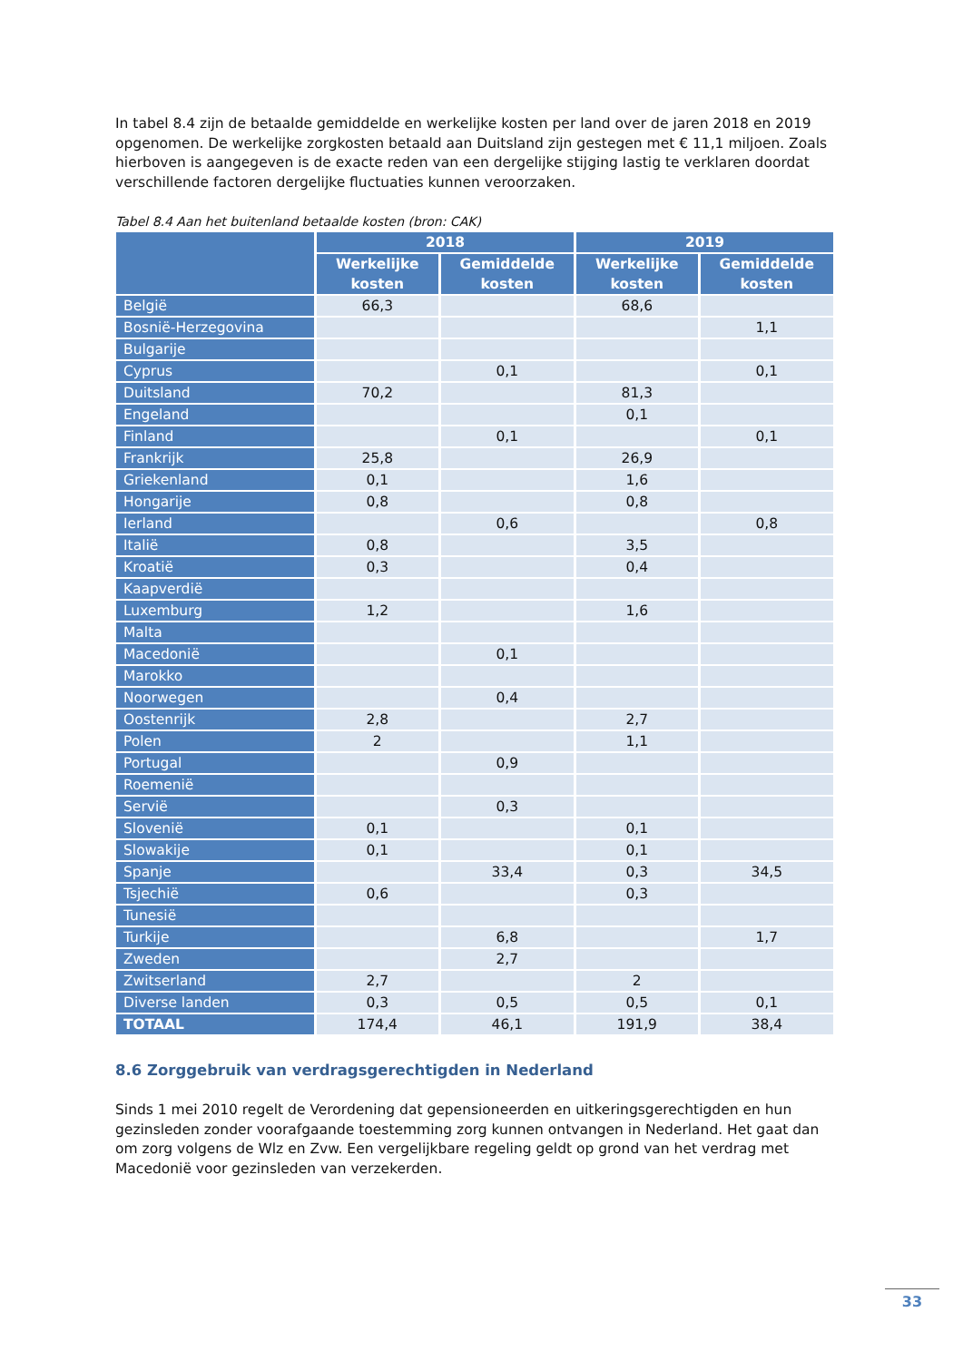In tabel 8.4 zijn de betaalde gemiddelde en werkelijke kosten per land over de jaren 2018 en 2019 opgenomen. De werkelijke zorgkosten betaald aan Duitsland zijn gestegen met € 11,1 miljoen. Zoals hierboven is aangegeven is de exacte reden van een dergelijke stijging lastig te verklaren doordat verschillende factoren dergelijke fluctuaties kunnen veroorzaken.
Tabel 8.4 Aan het buitenland betaalde kosten (bron: CAK)
| | 2018 | | 2019 | |
| --- | --- | --- | --- | --- |
| | Werkelijke kosten | Gemiddelde kosten | Werkelijke kosten | Gemiddelde kosten |
| België | 66,3 | | 68,6 | |
| Bosnië-Herzegovina | | | | 1,1 |
| Bulgarije | | | | |
| Cyprus | | 0,1 | | 0,1 |
| Duitsland | 70,2 | | 81,3 | |
| Engeland | | | 0,1 | |
| Finland | | 0,1 | | 0,1 |
| Frankrijk | 25,8 | | 26,9 | |
| Griekenland | 0,1 | | 1,6 | |
| Hongarije | 0,8 | | 0,8 | |
| Ierland | | 0,6 | | 0,8 |
| Italië | 0,8 | | 3,5 | |
| Kroatië | 0,3 | | 0,4 | |
| Kaapverdië | | | | |
| Luxemburg | 1,2 | | 1,6 | |
| Malta | | | | |
| Macedonië | | 0,1 | | |
| Marokko | | | | |
| Noorwegen | | 0,4 | | |
| Oostenrijk | 2,8 | | 2,7 | |
| Polen | 2 | | 1,1 | |
| Portugal | | 0,9 | | |
| Roemenië | | | | |
| Servië | | 0,3 | | |
| Slovenië | 0,1 | | 0,1 | |
| Slowakije | 0,1 | | 0,1 | |
| Spanje | | 33,4 | 0,3 | 34,5 |
| Tsjechië | 0,6 | | 0,3 | |
| Tunesië | | | | |
| Turkije | | 6,8 | | 1,7 |
| Zweden | | 2,7 | | |
| Zwitserland | 2,7 | | 2 | |
| Diverse landen | 0,3 | 0,5 | 0,5 | 0,1 |
| TOTAAL | 174,4 | 46,1 | 191,9 | 38,4 |
8.6 Zorggebruik van verdragsgerechtigden in Nederland
Sinds 1 mei 2010 regelt de Verordening dat gepensioneerden en uitkeringsgerechtigden en hun gezinsleden zonder voorafgaande toestemming zorg kunnen ontvangen in Nederland. Het gaat dan om zorg volgens de Wlz en Zvw. Een vergelijkbare regeling geldt op grond van het verdrag met Macedonië voor gezinsleden van verzekerden.
33